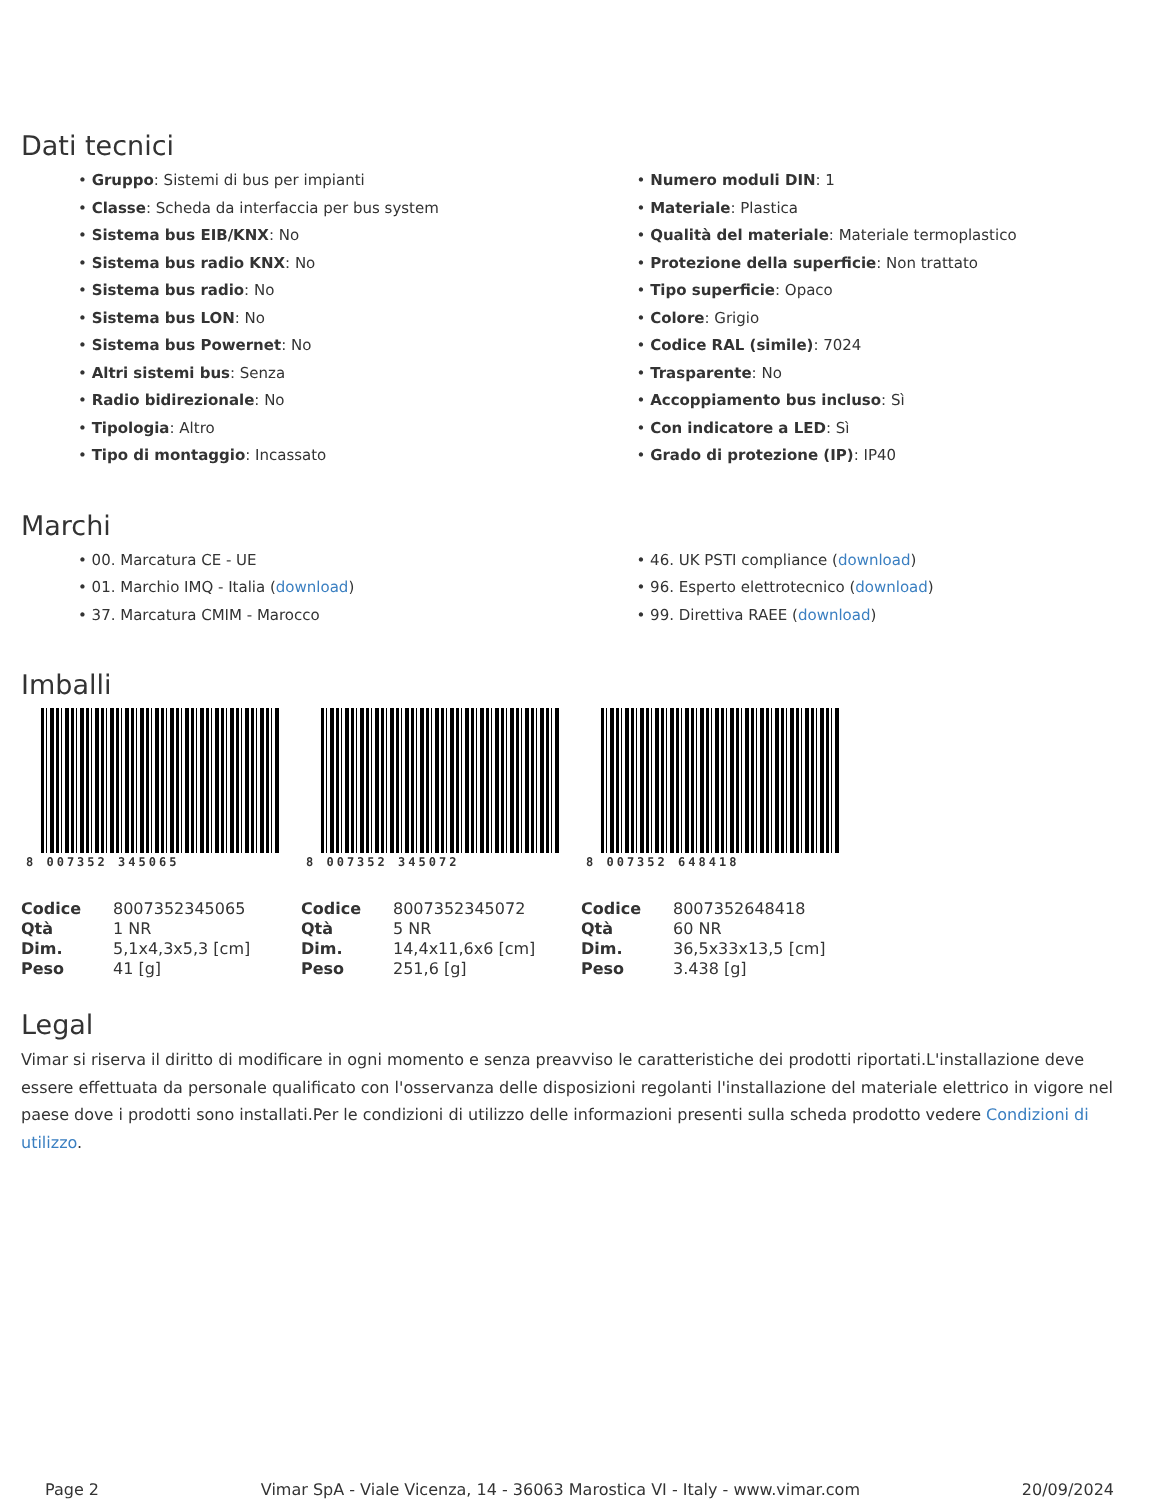Dati tecnici
• Gruppo: Sistemi di bus per impianti
• Classe: Scheda da interfaccia per bus system
• Sistema bus EIB/KNX: No
• Sistema bus radio KNX: No
• Sistema bus radio: No
• Sistema bus LON: No
• Sistema bus Powernet: No
• Altri sistemi bus: Senza
• Radio bidirezionale: No
• Tipologia: Altro
• Tipo di montaggio: Incassato
• Numero moduli DIN: 1
• Materiale: Plastica
• Qualità del materiale: Materiale termoplastico
• Protezione della superficie: Non trattato
• Tipo superficie: Opaco
• Colore: Grigio
• Codice RAL (simile): 7024
• Trasparente: No
• Accoppiamento bus incluso: Sì
• Con indicatore a LED: Sì
• Grado di protezione (IP): IP40
Marchi
• 00. Marcatura CE - UE
• 01. Marchio IMQ - Italia (download)
• 37. Marcatura CMIM - Marocco
• 46. UK PSTI compliance (download)
• 96. Esperto elettrotecnico (download)
• 99. Direttiva RAEE (download)
Imballi
8 007352 345065
| Codice | 8007352345065 |
| Qtà | 1 NR |
| Dim. | 5,1x4,3x5,3 [cm] |
| Peso | 41 [g] |
8 007352 345072
| Codice | 8007352345072 |
| Qtà | 5 NR |
| Dim. | 14,4x11,6x6 [cm] |
| Peso | 251,6 [g] |
8 007352 648418
| Codice | 8007352648418 |
| Qtà | 60 NR |
| Dim. | 36,5x33x13,5 [cm] |
| Peso | 3.438 [g] |
Legal
Vimar si riserva il diritto di modificare in ogni momento e senza preavviso le caratteristiche dei prodotti riportati.L'installazione deve essere effettuata da personale qualificato con l'osservanza delle disposizioni regolanti l'installazione del materiale elettrico in vigore nel paese dove i prodotti sono installati.Per le condizioni di utilizzo delle informazioni presenti sulla scheda prodotto vedere Condizioni di utilizzo.
Page 2 Vimar SpA - Viale Vicenza, 14 - 36063 Marostica VI - Italy - www.vimar.com 20/09/2024